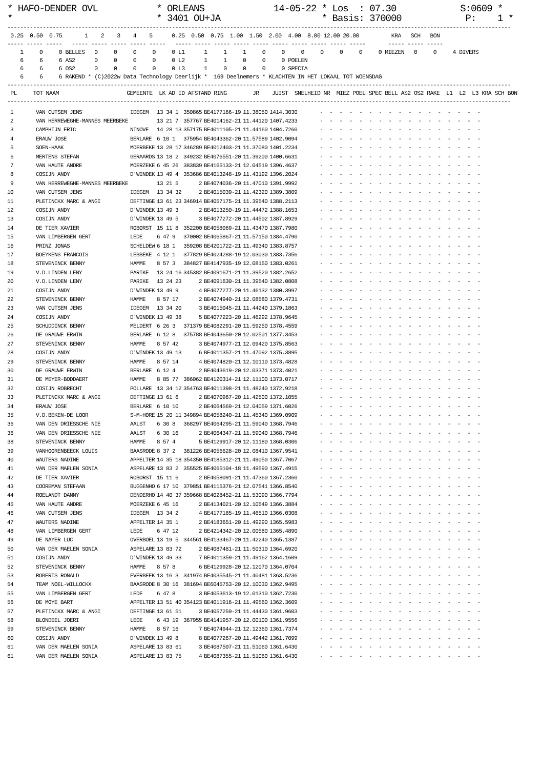* HAFO-DENDER OVL           * ORLEANS             14-05-22 * Los  : 07.30            S:0609 *
*                           * 3401 OU+JA                   * Basis: 370000            P:    1 *
------------------------------------------------------------------------------------------------------------------------------------------------------------
 0.25  0.50  0.75       1    2    3    4    5      0.25  0.50  0.75  1.00  1.50  2.00  4.00  8.00 12.00 20.00          KRA   SCH   BON
----- ----- -----   ----- ----- ----- ----- -----   ----- ----- ----- ----- ----- ----- ----- ----- ----- -----       ----- ----- -----
    1     0     0 BELLES   0     0     0     0     0 L1      1     1     1     0     0     0     0     0     0     0 MIEZEN   0     0     4 DIVERS
    6     6     6 AS2      0     0     0     0     0 L2      1     1     0     0     0 POELEN
    6     6     6 OS2      0     0     0     0     0 L3      1     0     0     0     0 SPECIA
    6     6     6 RAKEND * (C)2022w Data Technology Deerlijk *  169 Deelnemers * KLACHTEN IN HET LOKAAL TOT WOENSDAG
------------------------------------------------------------------------------------------------------------------------------------------------------------
 PL     TOT NAAM                     GEMEENTE  LK AD ID AFSTAND RING        JR    JUIST  SNELHEID NR  MIEZ POEL SPEC BELL AS2 OS2 RAKE  L1  L2  L3 KRA SCH BON
------------------------------------------------------------------------------------------------------------------------------------------------------------
| 1 | VAN CUTSEM JENS | IDEGEM | 13 34 1 | 350865 | BE4177166-19 | 11.38050 | 1414.3030 | - - - - - - - - - - - - - - - - - |
| 2 | VAN HERREWEGHE-MANNES MEERBEKE | | 13 21 7 | 357767 | BE4014162-21 | 11.44120 | 1407.4233 | - - - - - - - - - - - - - - - - - |
| 3 | CAMPHIJN ERIC | NINOVE | 14 28 13 | 357175 | BE4011105-21 | 11.44160 | 1404.7260 | - - - - - - - - - - - - - - - - - |
| 4 | ERAUW JOSE | BERLARE | 6 10 1 | 375954 | BE4043362-20 | 11.57589 | 1402.9094 | - - - - - - - - - - - - - - - - - |
| 5 | SOEN-HAAK | MOERBEKE | 13 28 17 | 346289 | BE4012403-21 | 11.37080 | 1401.2234 | - - - - - - - - - - - - - - - - - |
| 6 | MERTENS STEFAN | GERAARDS | 13 18 2 | 349232 | BE4076551-20 | 11.39200 | 1400.6631 | - - - - - - - - - - - - - - - - - |
| 7 | VAN HAUTE ANDRE | MOERZEKE | 6 45 26 | 383839 | BE4165133-21 | 12.04519 | 1396.4637 | - - - - - - - - - - - - - - - - - |
| 8 | COSIJN ANDY | D'WINDEK | 13 49 4 | 353686 | BE4013248-19 | 11.43192 | 1396.2024 | - - - - - - - - - - - - - - - - - |
| 9 | VAN HERREWEGHE-MANNES MEERBEKE | | 13 21 5 | 2 | BE4074036-20 | 11.47010 | 1391.9992 | - - - - - - - - - - - - - - - - - |
| 10 | VAN CUTSEM JENS | IDEGEM | 13 34 32 | 2 | BE4015039-21 | 11.42320 | 1389.3809 | - - - - - - - - - - - - - - - - - |
| 11 | PLETINCKX MARC & ANGI | DEFTINGE | 13 61 23 | 346914 | BE4057175-21 | 11.39540 | 1388.2113 | - - - - - - - - - - - - - - - - - |
| 12 | COSIJN ANDY | D'WINDEK | 13 49 3 | 2 | BE4013250-19 | 11.44472 | 1388.1653 | - - - - - - - - - - - - - - - - - |
| 13 | COSIJN ANDY | D'WINDEK | 13 49 5 | 3 | BE4077272-20 | 11.44502 | 1387.8929 | - - - - - - - - - - - - - - - - - |
| 14 | DE TIER XAVIER | ROBORST | 15 11 8 | 352200 | BE4058069-21 | 11.43470 | 1387.7980 | - - - - - - - - - - - - - - - - - |
| 15 | VAN LIMBERGEN GERT | LEDE | 6 47 9 | 370002 | BE4065867-21 | 11.57150 | 1384.4790 | - - - - - - - - - - - - - - - - - |
| 16 | PRINZ JONAS | SCHELDEW | 6 18 1 | 359208 | BE4201722-21 | 11.49340 | 1383.8757 | - - - - - - - - - - - - - - - - - |
| 17 | BOEYKENS FRANCOIS | LEBBEKE | 4 12 1 | 377829 | BE4024288-19 | 12.03030 | 1383.7356 | - - - - - - - - - - - - - - - - - |
| 18 | STEVENINCK BENNY | HAMME | 8 57 3 | 384827 | BE4147935-19 | 12.08150 | 1383.0261 | - - - - - - - - - - - - - - - - - |
| 19 | V.D.LINDEN LENY | PARIKE | 13 24 16 | 345382 | BE4091671-21 | 11.39520 | 1382.2652 | - - - - - - - - - - - - - - - - - |
| 20 | V.D.LINDEN LENY | PARIKE | 13 24 23 | 2 | BE4091630-21 | 11.39540 | 1382.0808 | - - - - - - - - - - - - - - - - - |
| 21 | COSIJN ANDY | D'WINDEK | 13 49 9 | 4 | BE4077277-20 | 11.46132 | 1380.3997 | - - - - - - - - - - - - - - - - - |
| 22 | STEVENINCK BENNY | HAMME | 8 57 17 | 2 | BE4074940-21 | 12.08580 | 1379.4731 | - - - - - - - - - - - - - - - - - |
| 23 | VAN CUTSEM JENS | IDEGEM | 13 34 20 | 3 | BE4015045-21 | 11.44240 | 1379.1863 | - - - - - - - - - - - - - - - - - |
| 24 | COSIJN ANDY | D'WINDEK | 13 49 38 | 5 | BE4077223-20 | 11.46292 | 1378.9645 | - - - - - - - - - - - - - - - - - |
| 25 | SCHUDDINCK BENNY | MELDERT | 6 26 3 | 371379 | BE4082291-20 | 11.59250 | 1378.4559 | - - - - - - - - - - - - - - - - - |
| 26 | DE GRAUWE ERWIN | BERLARE | 6 12 8 | 375788 | BE4043650-20 | 12.02501 | 1377.3453 | - - - - - - - - - - - - - - - - - |
| 27 | STEVENINCK BENNY | HAMME | 8 57 42 | 3 | BE4074977-21 | 12.09420 | 1375.8563 | - - - - - - - - - - - - - - - - - |
| 28 | COSIJN ANDY | D'WINDEK | 13 49 13 | 6 | BE4011357-21 | 11.47092 | 1375.3895 | - - - - - - - - - - - - - - - - - |
| 29 | STEVENINCK BENNY | HAMME | 8 57 14 | 4 | BE4074820-21 | 12.10110 | 1373.4828 | - - - - - - - - - - - - - - - - - |
| 30 | DE GRAUWE ERWIN | BERLARE | 6 12 4 | 2 | BE4043619-20 | 12.03371 | 1373.4021 | - - - - - - - - - - - - - - - - - |
| 31 | DE MEYER-BODDAERT | HAMME | 8 85 77 | 386062 | BE4120314-21 | 12.11100 | 1373.0717 | - - - - - - - - - - - - - - - - - |
| 32 | COSIJN ROBRECHT | POLLARE | 13 34 12 | 354763 | BE4011398-21 | 11.48240 | 1372.9218 | - - - - - - - - - - - - - - - - - |
| 33 | PLETINCKX MARC & ANGI | DEFTINGE | 13 61 6 | 2 | BE4070967-20 | 11.42500 | 1372.1055 | - - - - - - - - - - - - - - - - - |
| 34 | ERAUW JOSE | BERLARE | 6 10 10 | 2 | BE4064569-21 | 12.04059 | 1371.6026 | - - - - - - - - - - - - - - - - - |
| 35 | V.D.BEKEN-DE LOOR | S-M-HORE | 15 20 11 | 349894 | BE4058240-21 | 11.45340 | 1369.0909 | - - - - - - - - - - - - - - - - - |
| 36 | VAN DEN DRIESSCHE NIE | AALST | 6 30 8 | 368297 | BE4064295-21 | 11.59040 | 1368.7946 | - - - - - - - - - - - - - - - - - |
| 36 | VAN DEN DRIESSCHE NIE | AALST | 6 30 16 | 2 | BE4064347-21 | 11.59040 | 1368.7946 | - - - - - - - - - - - - - - - - - |
| 38 | STEVENINCK BENNY | HAMME | 8 57 4 | 5 | BE4129917-20 | 12.11180 | 1368.0306 | - - - - - - - - - - - - - - - - - |
| 39 | VANHOORENBEECK LOUIS | BAASRODE | 8 37 2 | 381226 | BE4056628-20 | 12.08410 | 1367.9541 | - - - - - - - - - - - - - - - - - |
| 40 | WAUTERS NADINE | APPELTER | 14 35 18 | 354350 | BE4185312-21 | 11.49050 | 1367.7067 | - - - - - - - - - - - - - - - - - |
| 41 | VAN DER MAELEN SONIA | ASPELARE | 13 83 2 | 355525 | BE4065104-18 | 11.49590 | 1367.4915 | - - - - - - - - - - - - - - - - - |
| 42 | DE TIER XAVIER | ROBORST | 15 11 6 | 2 | BE4058091-21 | 11.47360 | 1367.2360 | - - - - - - - - - - - - - - - - - |
| 43 | COOREMAN STEFAAN | BUGGENHO | 6 17 10 | 379851 | BE4115376-21 | 12.07541 | 1366.8540 | - - - - - - - - - - - - - - - - - |
| 44 | ROELANDT DANNY | DENDERHO | 14 40 37 | 359668 | BE4028452-21 | 11.53090 | 1366.7794 | - - - - - - - - - - - - - - - - - |
| 45 | VAN HAUTE ANDRE | MOERZEKE | 6 45 16 | 2 | BE4134021-20 | 12.10549 | 1366.3884 | - - - - - - - - - - - - - - - - - |
| 46 | VAN CUTSEM JENS | IDEGEM | 13 34 2 | 4 | BE4177185-19 | 11.46510 | 1366.0308 | - - - - - - - - - - - - - - - - - |
| 47 | WAUTERS NADINE | APPELTER | 14 35 1 | 2 | BE4183651-20 | 11.49290 | 1365.5983 | - - - - - - - - - - - - - - - - - |
| 48 | VAN LIMBERGEN GERT | LEDE | 6 47 12 | 2 | BE4214342-20 | 12.00580 | 1365.4890 | - - - - - - - - - - - - - - - - - |
| 49 | DE NAYER LUC | OVERBOEL | 13 19 5 | 344561 | BE4133467-20 | 11.42240 | 1365.1387 | - - - - - - - - - - - - - - - - - |
| 50 | VAN DER MAELEN SONIA | ASPELARE | 13 83 72 | 2 | BE4087481-21 | 11.50310 | 1364.6920 | - - - - - - - - - - - - - - - - - |
| 51 | COSIJN ANDY | D'WINDEK | 13 49 33 | 7 | BE4011359-21 | 11.49162 | 1364.1609 | - - - - - - - - - - - - - - - - - |
| 52 | STEVENINCK BENNY | HAMME | 8 57 8 | 6 | BE4129928-20 | 12.12070 | 1364.0704 | - - - - - - - - - - - - - - - - - |
| 53 | ROBERTS RONALD | EVERBEEK | 13 16 3 | 341974 | BE4035545-21 | 11.40481 | 1363.5236 | - - - - - - - - - - - - - - - - - |
| 54 | TEAM NOEL-WILLOCKX | BAASRODE | 8 30 16 | 381694 | BE6045753-20 | 12.10030 | 1362.9495 | - - - - - - - - - - - - - - - - - |
| 55 | VAN LIMBERGEN GERT | LEDE | 6 47 8 | 3 | BE4053613-19 | 12.01310 | 1362.7230 | - - - - - - - - - - - - - - - - - |
| 56 | DE MOYE BART | APPELTER | 13 51 40 | 354123 | BE4011916-21 | 11.49560 | 1362.3609 | - - - - - - - - - - - - - - - - - |
| 57 | PLETINCKX MARC & ANGI | DEFTINGE | 13 61 51 | 3 | BE4057259-21 | 11.44430 | 1361.9603 | - - - - - - - - - - - - - - - - - |
| 58 | BLONDEEL JOERI | LEDE | 6 43 19 | 367955 | BE4141957-20 | 12.00100 | 1361.9556 | - - - - - - - - - - - - - - - - - |
| 59 | STEVENINCK BENNY | HAMME | 8 57 16 | 7 | BE4074944-21 | 12.12360 | 1361.7374 | - - - - - - - - - - - - - - - - - |
| 60 | COSIJN ANDY | D'WINDEK | 13 49 8 | 8 | BE4077267-20 | 11.49442 | 1361.7099 | - - - - - - - - - - - - - - - - - |
| 61 | VAN DER MAELEN SONIA | ASPELARE | 13 83 61 | 3 | BE4087507-21 | 11.51060 | 1361.6430 | - - - - - - - - - - - - - - - - - |
| 61 | VAN DER MAELEN SONIA | ASPELARE | 13 83 75 | 4 | BE4087355-21 | 11.51060 | 1361.6430 | - - - - - - - - - - - - - - - - - |